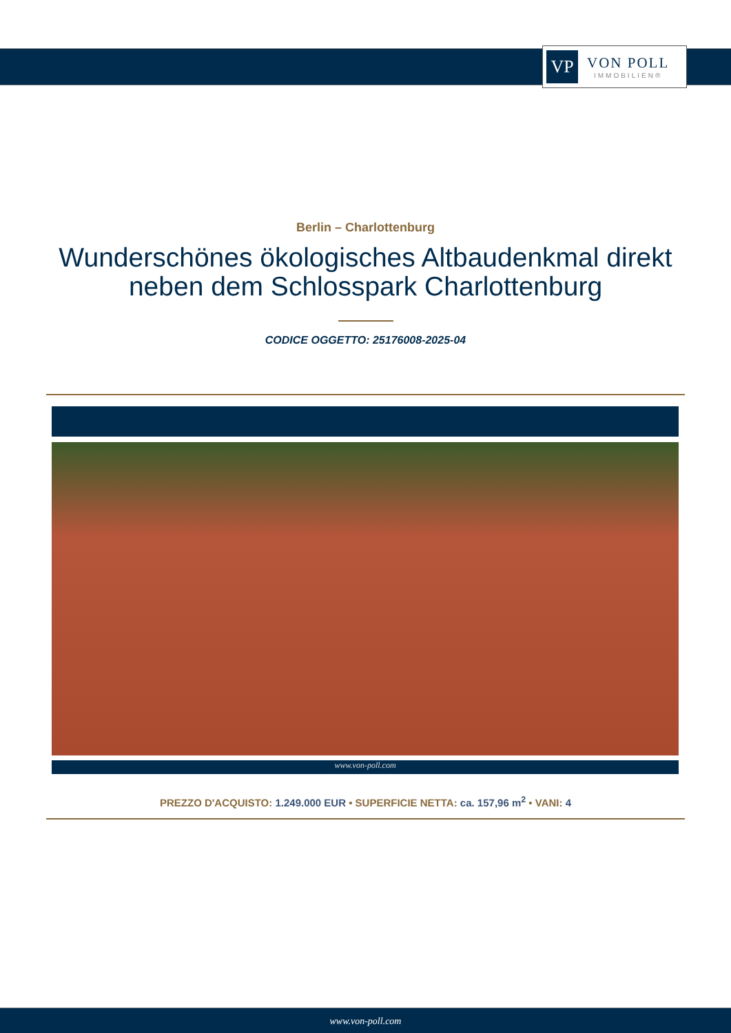VP
VON POLL
IMMOBILIEN®
Berlin – Charlottenburg
Wunderschönes ökologisches Altbaudenkmal direkt neben dem Schlosspark Charlottenburg
CODICE OGGETTO: 25176008-2025-04
www.von-poll.com
PREZZO D'ACQUISTO: 1.249.000 EUR • SUPERFICIE NETTA: ca. 157,96 m<sup>2</sup> • VANI: 4
www.von-poll.com